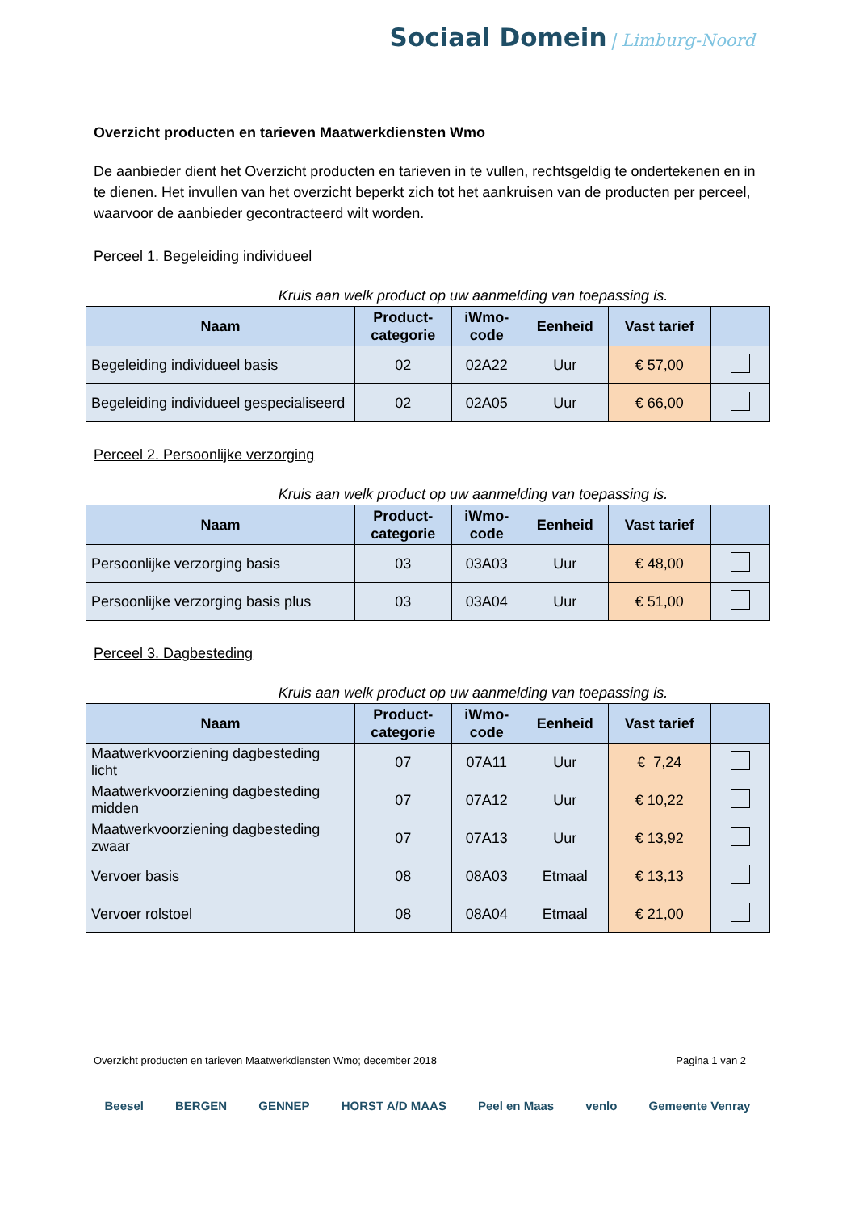Sociaal Domein | Limburg-Noord
Overzicht producten en tarieven Maatwerkdiensten Wmo
De aanbieder dient het Overzicht producten en tarieven in te vullen, rechtsgeldig te ondertekenen en in te dienen. Het invullen van het overzicht beperkt zich tot het aankruisen van de producten per perceel, waarvoor de aanbieder gecontracteerd wilt worden.
Perceel 1. Begeleiding individueel
Kruis aan welk product op uw aanmelding van toepassing is.
| Naam | Product- categorie | iWmo- code | Eenheid | Vast tarief | |
| --- | --- | --- | --- | --- | --- |
| Begeleiding individueel basis | 02 | 02A22 | Uur | € 57,00 | |
| Begeleiding individueel gespecialiseerd | 02 | 02A05 | Uur | € 66,00 | |
Perceel 2. Persoonlijke verzorging
Kruis aan welk product op uw aanmelding van toepassing is.
| Naam | Product- categorie | iWmo- code | Eenheid | Vast tarief | |
| --- | --- | --- | --- | --- | --- |
| Persoonlijke verzorging basis | 03 | 03A03 | Uur | € 48,00 | |
| Persoonlijke verzorging basis plus | 03 | 03A04 | Uur | € 51,00 | |
Perceel 3. Dagbesteding
Kruis aan welk product op uw aanmelding van toepassing is.
| Naam | Product- categorie | iWmo- code | Eenheid | Vast tarief | |
| --- | --- | --- | --- | --- | --- |
| Maatwerkvoorziening dagbesteding licht | 07 | 07A11 | Uur | € 7,24 | |
| Maatwerkvoorziening dagbesteding midden | 07 | 07A12 | Uur | € 10,22 | |
| Maatwerkvoorziening dagbesteding zwaar | 07 | 07A13 | Uur | € 13,92 | |
| Vervoer basis | 08 | 08A03 | Etmaal | € 13,13 | |
| Vervoer rolstoel | 08 | 08A04 | Etmaal | € 21,00 | |
Overzicht producten en tarieven Maatwerkdiensten Wmo; december 2018 Pagina 1 van 2
Beesel BERGEN GENNEP HORST A/D MAAS Peel en Maas venlo Gemeente Venray